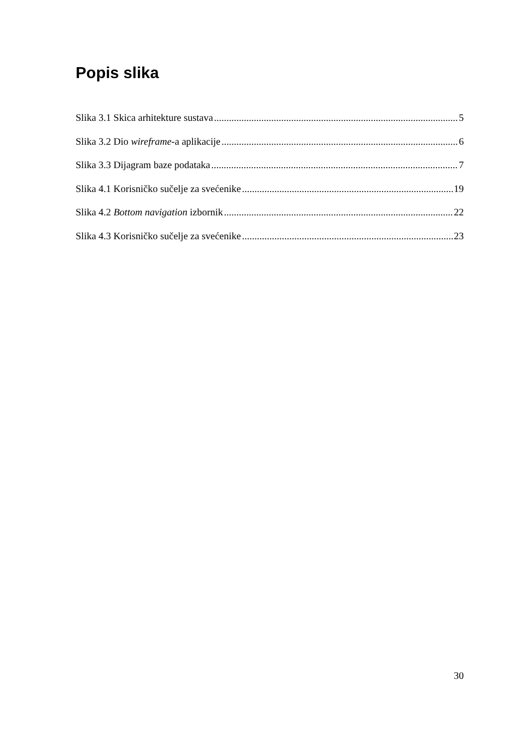Popis slika
Slika 3.1 Skica arhitekture sustava 5
Slika 3.2 Dio wireframe-a aplikacije 6
Slika 3.3 Dijagram baze podataka 7
Slika 4.1 Korisničko sučelje za svećenike 19
Slika 4.2 Bottom navigation izbornik 22
Slika 4.3 Korisničko sučelje za svećenike 23
30